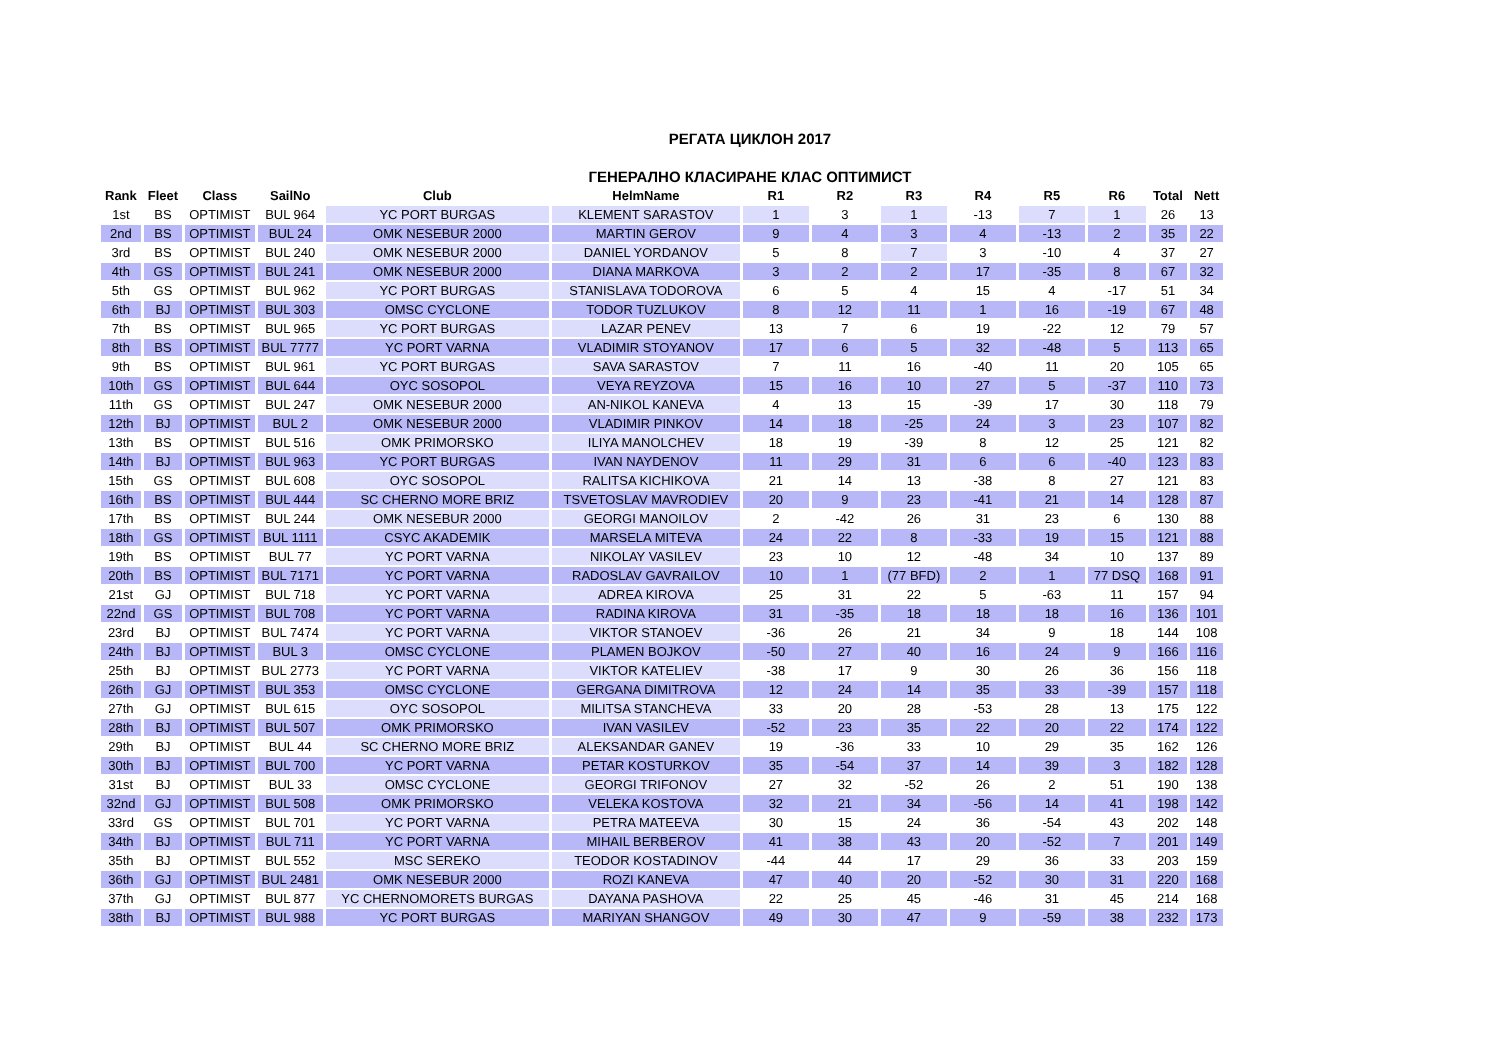РЕГАТА ЦИКЛОН 2017
ГЕНЕРАЛНО КЛАСИРАНЕ КЛАС ОПТИМИСТ
| Rank | Fleet | Class | SailNo | Club | HelmName | R1 | R2 | R3 | R4 | R5 | R6 | Total | Nett |
| --- | --- | --- | --- | --- | --- | --- | --- | --- | --- | --- | --- | --- | --- |
| 1st | BS | OPTIMIST | BUL 964 | YC PORT BURGAS | KLEMENT SARASTOV | 1 | 3 | 1 | -13 | 7 | 1 | 26 | 13 |
| 2nd | BS | OPTIMIST | BUL 24 | OMK NESEBUR 2000 | MARTIN GEROV | 9 | 4 | 3 | 4 | -13 | 2 | 35 | 22 |
| 3rd | BS | OPTIMIST | BUL 240 | OMK NESEBUR 2000 | DANIEL YORDANOV | 5 | 8 | 7 | 3 | -10 | 4 | 37 | 27 |
| 4th | GS | OPTIMIST | BUL 241 | OMK NESEBUR 2000 | DIANA MARKOVA | 3 | 2 | 2 | 17 | -35 | 8 | 67 | 32 |
| 5th | GS | OPTIMIST | BUL 962 | YC PORT BURGAS | STANISLAVA TODOROVA | 6 | 5 | 4 | 15 | 4 | -17 | 51 | 34 |
| 6th | BJ | OPTIMIST | BUL 303 | OMSC CYCLONE | TODOR TUZLUKOV | 8 | 12 | 11 | 1 | 16 | -19 | 67 | 48 |
| 7th | BS | OPTIMIST | BUL 965 | YC PORT BURGAS | LAZAR PENEV | 13 | 7 | 6 | 19 | -22 | 12 | 79 | 57 |
| 8th | BS | OPTIMIST | BUL 7777 | YC PORT VARNA | VLADIMIR STOYANOV | 17 | 6 | 5 | 32 | -48 | 5 | 113 | 65 |
| 9th | BS | OPTIMIST | BUL 961 | YC PORT BURGAS | SAVA SARASTOV | 7 | 11 | 16 | -40 | 11 | 20 | 105 | 65 |
| 10th | GS | OPTIMIST | BUL 644 | OYC SOSOPOL | VEYA REYZOVA | 15 | 16 | 10 | 27 | 5 | -37 | 110 | 73 |
| 11th | GS | OPTIMIST | BUL 247 | OMK NESEBUR 2000 | AN-NIKOL KANEVA | 4 | 13 | 15 | -39 | 17 | 30 | 118 | 79 |
| 12th | BJ | OPTIMIST | BUL 2 | OMK NESEBUR 2000 | VLADIMIR PINKOV | 14 | 18 | -25 | 24 | 3 | 23 | 107 | 82 |
| 13th | BS | OPTIMIST | BUL 516 | OMK PRIMORSKO | ILIYA MANOLCHEV | 18 | 19 | -39 | 8 | 12 | 25 | 121 | 82 |
| 14th | BJ | OPTIMIST | BUL 963 | YC PORT BURGAS | IVAN NAYDENOV | 11 | 29 | 31 | 6 | 6 | -40 | 123 | 83 |
| 15th | GS | OPTIMIST | BUL 608 | OYC SOSOPOL | RALITSA KICHIKOVA | 21 | 14 | 13 | -38 | 8 | 27 | 121 | 83 |
| 16th | BS | OPTIMIST | BUL 444 | SC CHERNO MORE BRIZ | TSVETOSLAV MAVRODIEV | 20 | 9 | 23 | -41 | 21 | 14 | 128 | 87 |
| 17th | BS | OPTIMIST | BUL 244 | OMK NESEBUR 2000 | GEORGI MANOILOV | 2 | -42 | 26 | 31 | 23 | 6 | 130 | 88 |
| 18th | GS | OPTIMIST | BUL 1111 | CSYC AKADEMIK | MARSELA MITEVA | 24 | 22 | 8 | -33 | 19 | 15 | 121 | 88 |
| 19th | BS | OPTIMIST | BUL 77 | YC PORT VARNA | NIKOLAY VASILEV | 23 | 10 | 12 | -48 | 34 | 10 | 137 | 89 |
| 20th | BS | OPTIMIST | BUL 7171 | YC PORT VARNA | RADOSLAV GAVRAILOV | 10 | 1 | (77 BFD) | 2 | 1 | 77 DSQ | 168 | 91 |
| 21st | GJ | OPTIMIST | BUL 718 | YC PORT VARNA | ADREA KIROVA | 25 | 31 | 22 | 5 | -63 | 11 | 157 | 94 |
| 22nd | GS | OPTIMIST | BUL 708 | YC PORT VARNA | RADINA KIROVA | 31 | -35 | 18 | 18 | 18 | 16 | 136 | 101 |
| 23rd | BJ | OPTIMIST | BUL 7474 | YC PORT VARNA | VIKTOR STANOEV | -36 | 26 | 21 | 34 | 9 | 18 | 144 | 108 |
| 24th | BJ | OPTIMIST | BUL 3 | OMSC CYCLONE | PLAMEN BOJKOV | -50 | 27 | 40 | 16 | 24 | 9 | 166 | 116 |
| 25th | BJ | OPTIMIST | BUL 2773 | YC PORT VARNA | VIKTOR KATELIEV | -38 | 17 | 9 | 30 | 26 | 36 | 156 | 118 |
| 26th | GJ | OPTIMIST | BUL 353 | OMSC CYCLONE | GERGANA DIMITROVA | 12 | 24 | 14 | 35 | 33 | -39 | 157 | 118 |
| 27th | GJ | OPTIMIST | BUL 615 | OYC SOSOPOL | MILITSA STANCHEVA | 33 | 20 | 28 | -53 | 28 | 13 | 175 | 122 |
| 28th | BJ | OPTIMIST | BUL 507 | OMK PRIMORSKO | IVAN VASILEV | -52 | 23 | 35 | 22 | 20 | 22 | 174 | 122 |
| 29th | BJ | OPTIMIST | BUL 44 | SC CHERNO MORE BRIZ | ALEKSANDAR GANEV | 19 | -36 | 33 | 10 | 29 | 35 | 162 | 126 |
| 30th | BJ | OPTIMIST | BUL 700 | YC PORT VARNA | PETAR KOSTURKOV | 35 | -54 | 37 | 14 | 39 | 3 | 182 | 128 |
| 31st | BJ | OPTIMIST | BUL 33 | OMSC CYCLONE | GEORGI TRIFONOV | 27 | 32 | -52 | 26 | 2 | 51 | 190 | 138 |
| 32nd | GJ | OPTIMIST | BUL 508 | OMK PRIMORSKO | VELEKA KOSTOVA | 32 | 21 | 34 | -56 | 14 | 41 | 198 | 142 |
| 33rd | GS | OPTIMIST | BUL 701 | YC PORT VARNA | PETRA MATEEVA | 30 | 15 | 24 | 36 | -54 | 43 | 202 | 148 |
| 34th | BJ | OPTIMIST | BUL 711 | YC PORT VARNA | MIHAIL BERBEROV | 41 | 38 | 43 | 20 | -52 | 7 | 201 | 149 |
| 35th | BJ | OPTIMIST | BUL 552 | MSC SEREKO | TEODOR KOSTADINOV | -44 | 44 | 17 | 29 | 36 | 33 | 203 | 159 |
| 36th | GJ | OPTIMIST | BUL 2481 | OMK NESEBUR 2000 | ROZI KANEVA | 47 | 40 | 20 | -52 | 30 | 31 | 220 | 168 |
| 37th | GJ | OPTIMIST | BUL 877 | YC CHERNOMORETS BURGAS | DAYANA PASHOVA | 22 | 25 | 45 | -46 | 31 | 45 | 214 | 168 |
| 38th | BJ | OPTIMIST | BUL 988 | YC PORT BURGAS | MARIYAN SHANGOV | 49 | 30 | 47 | 9 | -59 | 38 | 232 | 173 |